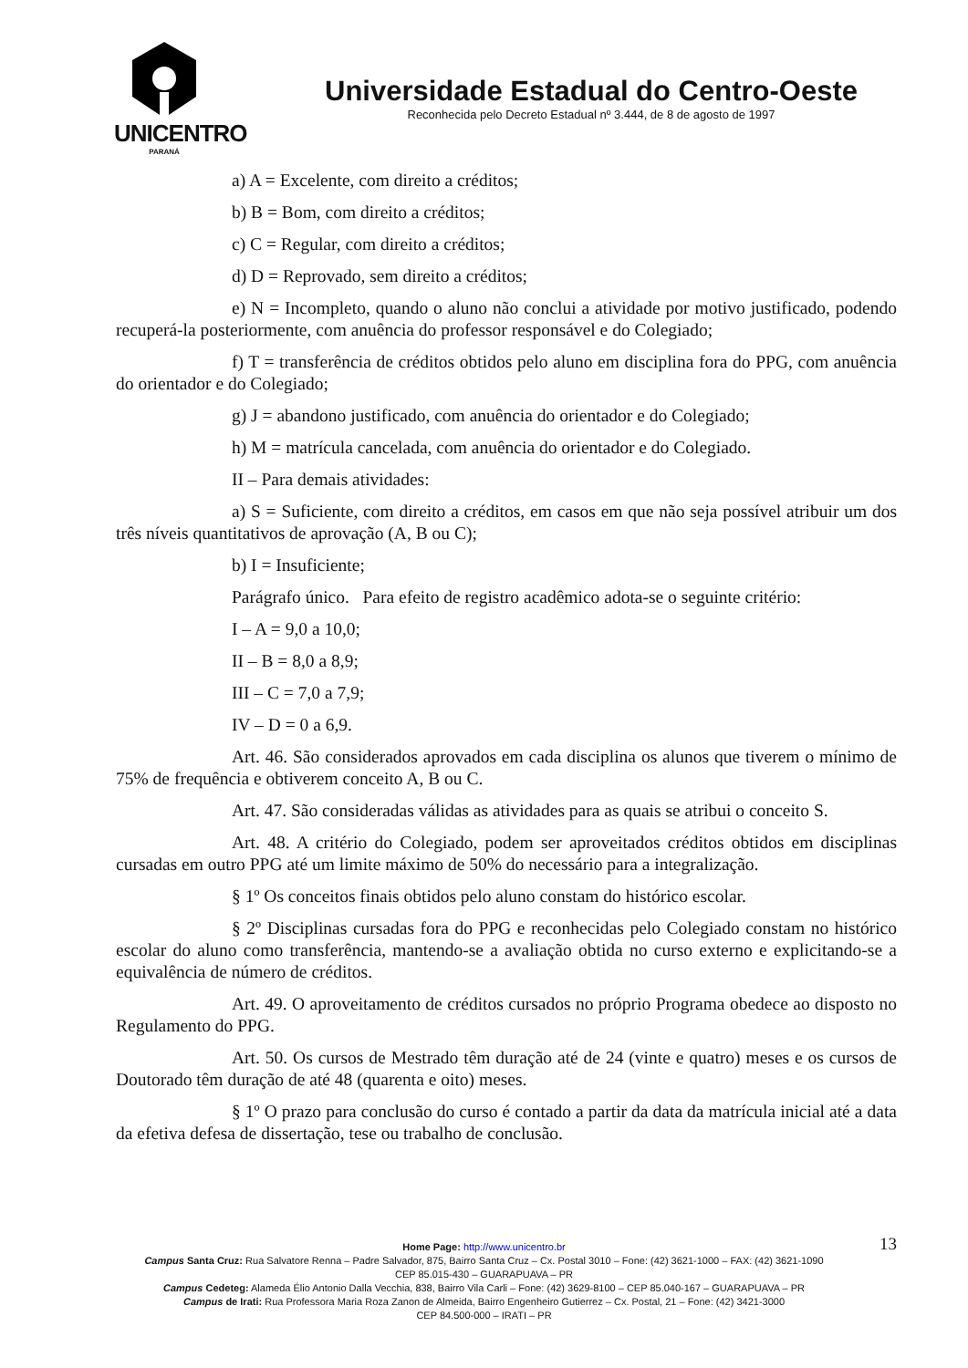UNICENTRO
PARANÁ
Universidade Estadual do Centro-Oeste
Reconhecida pelo Decreto Estadual nº 3.444, de 8 de agosto de 1997
a) A = Excelente, com direito a créditos;
b) B = Bom, com direito a créditos;
c) C = Regular, com direito a créditos;
d) D = Reprovado, sem direito a créditos;
e) N = Incompleto, quando o aluno não conclui a atividade por motivo justificado, podendo recuperá-la posteriormente, com anuência do professor responsável e do Colegiado;
f) T = transferência de créditos obtidos pelo aluno em disciplina fora do PPG, com anuência do orientador e do Colegiado;
g) J = abandono justificado, com anuência do orientador e do Colegiado;
h) M = matrícula cancelada, com anuência do orientador e do Colegiado.
II – Para demais atividades:
a) S = Suficiente, com direito a créditos, em casos em que não seja possível atribuir um dos três níveis quantitativos de aprovação (A, B ou C);
b) I = Insuficiente;
Parágrafo único. Para efeito de registro acadêmico adota-se o seguinte critério:
I – A = 9,0 a 10,0;
II – B = 8,0 a 8,9;
III – C = 7,0 a 7,9;
IV – D = 0 a 6,9.
Art. 46. São considerados aprovados em cada disciplina os alunos que tiverem o mínimo de 75% de frequência e obtiverem conceito A, B ou C.
Art. 47. São consideradas válidas as atividades para as quais se atribui o conceito S.
Art. 48. A critério do Colegiado, podem ser aproveitados créditos obtidos em disciplinas cursadas em outro PPG até um limite máximo de 50% do necessário para a integralização.
§ 1º Os conceitos finais obtidos pelo aluno constam do histórico escolar.
§ 2º Disciplinas cursadas fora do PPG e reconhecidas pelo Colegiado constam no histórico escolar do aluno como transferência, mantendo-se a avaliação obtida no curso externo e explicitando-se a equivalência de número de créditos.
Art. 49. O aproveitamento de créditos cursados no próprio Programa obedece ao disposto no Regulamento do PPG.
Art. 50. Os cursos de Mestrado têm duração até de 24 (vinte e quatro) meses e os cursos de Doutorado têm duração de até 48 (quarenta e oito) meses.
§ 1º O prazo para conclusão do curso é contado a partir da data da matrícula inicial até a data da efetiva defesa de dissertação, tese ou trabalho de conclusão.
13
Home Page: http://www.unicentro.br
Campus Santa Cruz: Rua Salvatore Renna – Padre Salvador, 875, Bairro Santa Cruz – Cx. Postal 3010 – Fone: (42) 3621-1000 – FAX: (42) 3621-1090
CEP 85.015-430 – GUARAPUAVA – PR
Campus Cedeteg: Alameda Élio Antonio Dalla Vecchia, 838, Bairro Vila Carli – Fone: (42) 3629-8100 – CEP 85.040-167 – GUARAPUAVA – PR
Campus de Irati: Rua Professora Maria Roza Zanon de Almeida, Bairro Engenheiro Gutierrez – Cx. Postal, 21 – Fone: (42) 3421-3000
CEP 84.500-000 – IRATI – PR